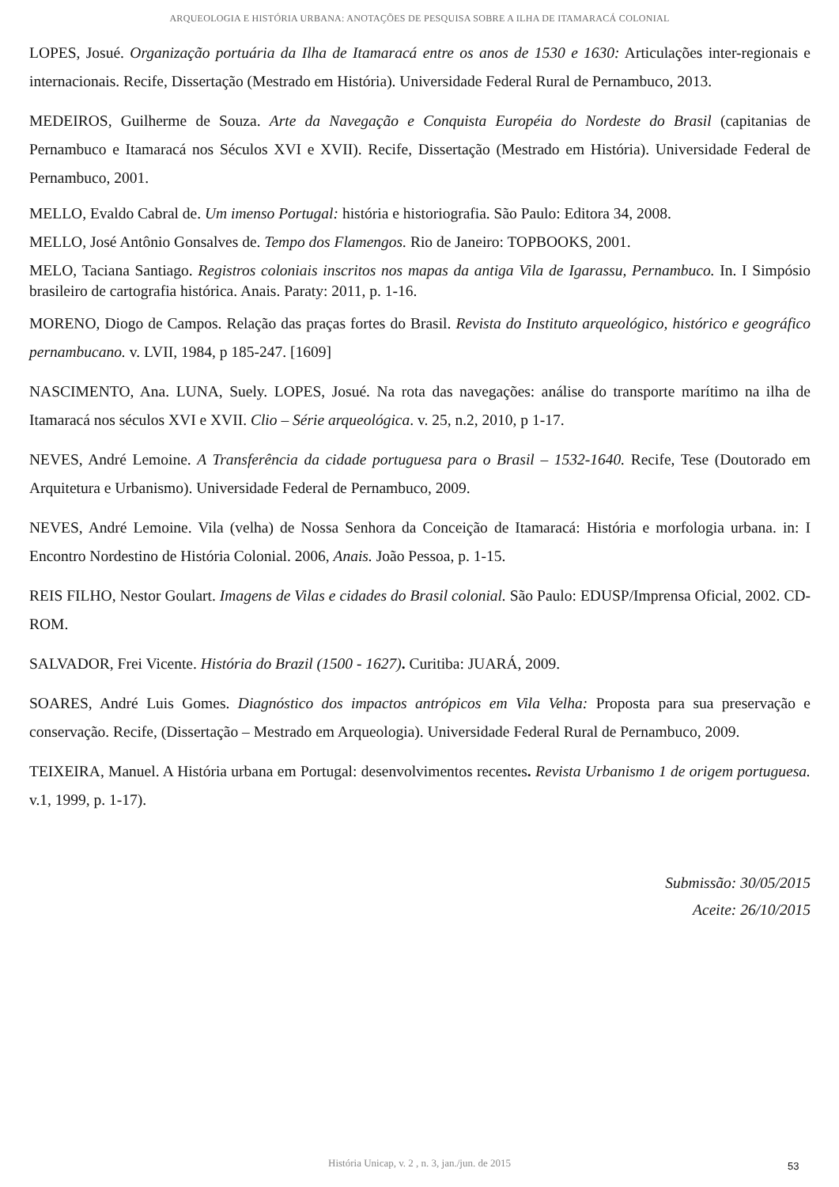ARQUEOLOGIA E HISTÓRIA URBANA: ANOTAÇÕES DE PESQUISA SOBRE A ILHA DE ITAMARACÁ COLONIAL
LOPES, Josué. Organização portuária da Ilha de Itamaracá entre os anos de 1530 e 1630: Articulações inter-regionais e internacionais. Recife, Dissertação (Mestrado em História). Universidade Federal Rural de Pernambuco, 2013.
MEDEIROS, Guilherme de Souza. Arte da Navegação e Conquista Européia do Nordeste do Brasil (capitanias de Pernambuco e Itamaracá nos Séculos XVI e XVII). Recife, Dissertação (Mestrado em História). Universidade Federal de Pernambuco, 2001.
MELLO, Evaldo Cabral de. Um imenso Portugal: história e historiografia. São Paulo: Editora 34, 2008.
MELLO, José Antônio Gonsalves de. Tempo dos Flamengos. Rio de Janeiro: TOPBOOKS, 2001.
MELO, Taciana Santiago. Registros coloniais inscritos nos mapas da antiga Vila de Igarassu, Pernambuco. In. I Simpósio brasileiro de cartografia histórica. Anais. Paraty: 2011, p. 1-16.
MORENO, Diogo de Campos. Relação das praças fortes do Brasil. Revista do Instituto arqueológico, histórico e geográfico pernambucano. v. LVII, 1984, p 185-247. [1609]
NASCIMENTO, Ana. LUNA, Suely. LOPES, Josué. Na rota das navegações: análise do transporte marítimo na ilha de Itamaracá nos séculos XVI e XVII. Clio – Série arqueológica. v. 25, n.2, 2010, p 1-17.
NEVES, André Lemoine. A Transferência da cidade portuguesa para o Brasil – 1532-1640. Recife, Tese (Doutorado em Arquitetura e Urbanismo). Universidade Federal de Pernambuco, 2009.
NEVES, André Lemoine. Vila (velha) de Nossa Senhora da Conceição de Itamaracá: História e morfologia urbana. in: I Encontro Nordestino de História Colonial. 2006, Anais. João Pessoa, p. 1-15.
REIS FILHO, Nestor Goulart. Imagens de Vilas e cidades do Brasil colonial. São Paulo: EDUSP/Imprensa Oficial, 2002. CD-ROM.
SALVADOR, Frei Vicente. História do Brazil (1500 - 1627). Curitiba: JUARÁ, 2009.
SOARES, André Luis Gomes. Diagnóstico dos impactos antrópicos em Vila Velha: Proposta para sua preservação e conservação. Recife, (Dissertação – Mestrado em Arqueologia). Universidade Federal Rural de Pernambuco, 2009.
TEIXEIRA, Manuel. A História urbana em Portugal: desenvolvimentos recentes. Revista Urbanismo 1 de origem portuguesa. v.1, 1999, p. 1-17).
Submissão: 30/05/2015
Aceite: 26/10/2015
História Unicap, v. 2 , n. 3, jan./jun. de 2015 53